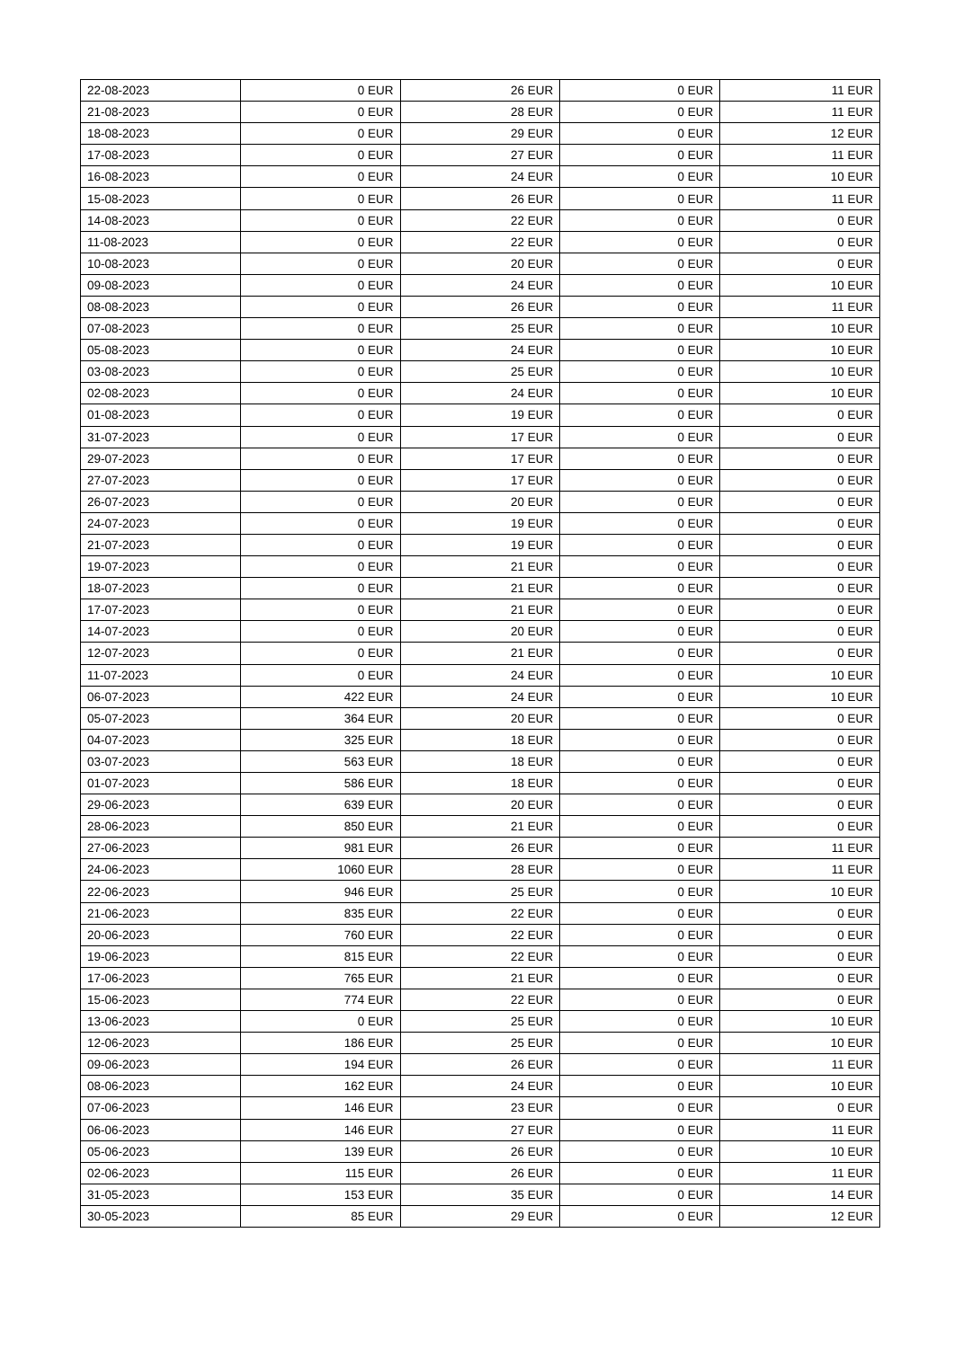| 22-08-2023 | 0 EUR | 26 EUR | 0 EUR | 11 EUR |
| 21-08-2023 | 0 EUR | 28 EUR | 0 EUR | 11 EUR |
| 18-08-2023 | 0 EUR | 29 EUR | 0 EUR | 12 EUR |
| 17-08-2023 | 0 EUR | 27 EUR | 0 EUR | 11 EUR |
| 16-08-2023 | 0 EUR | 24 EUR | 0 EUR | 10 EUR |
| 15-08-2023 | 0 EUR | 26 EUR | 0 EUR | 11 EUR |
| 14-08-2023 | 0 EUR | 22 EUR | 0 EUR | 0 EUR |
| 11-08-2023 | 0 EUR | 22 EUR | 0 EUR | 0 EUR |
| 10-08-2023 | 0 EUR | 20 EUR | 0 EUR | 0 EUR |
| 09-08-2023 | 0 EUR | 24 EUR | 0 EUR | 10 EUR |
| 08-08-2023 | 0 EUR | 26 EUR | 0 EUR | 11 EUR |
| 07-08-2023 | 0 EUR | 25 EUR | 0 EUR | 10 EUR |
| 05-08-2023 | 0 EUR | 24 EUR | 0 EUR | 10 EUR |
| 03-08-2023 | 0 EUR | 25 EUR | 0 EUR | 10 EUR |
| 02-08-2023 | 0 EUR | 24 EUR | 0 EUR | 10 EUR |
| 01-08-2023 | 0 EUR | 19 EUR | 0 EUR | 0 EUR |
| 31-07-2023 | 0 EUR | 17 EUR | 0 EUR | 0 EUR |
| 29-07-2023 | 0 EUR | 17 EUR | 0 EUR | 0 EUR |
| 27-07-2023 | 0 EUR | 17 EUR | 0 EUR | 0 EUR |
| 26-07-2023 | 0 EUR | 20 EUR | 0 EUR | 0 EUR |
| 24-07-2023 | 0 EUR | 19 EUR | 0 EUR | 0 EUR |
| 21-07-2023 | 0 EUR | 19 EUR | 0 EUR | 0 EUR |
| 19-07-2023 | 0 EUR | 21 EUR | 0 EUR | 0 EUR |
| 18-07-2023 | 0 EUR | 21 EUR | 0 EUR | 0 EUR |
| 17-07-2023 | 0 EUR | 21 EUR | 0 EUR | 0 EUR |
| 14-07-2023 | 0 EUR | 20 EUR | 0 EUR | 0 EUR |
| 12-07-2023 | 0 EUR | 21 EUR | 0 EUR | 0 EUR |
| 11-07-2023 | 0 EUR | 24 EUR | 0 EUR | 10 EUR |
| 06-07-2023 | 422 EUR | 24 EUR | 0 EUR | 10 EUR |
| 05-07-2023 | 364 EUR | 20 EUR | 0 EUR | 0 EUR |
| 04-07-2023 | 325 EUR | 18 EUR | 0 EUR | 0 EUR |
| 03-07-2023 | 563 EUR | 18 EUR | 0 EUR | 0 EUR |
| 01-07-2023 | 586 EUR | 18 EUR | 0 EUR | 0 EUR |
| 29-06-2023 | 639 EUR | 20 EUR | 0 EUR | 0 EUR |
| 28-06-2023 | 850 EUR | 21 EUR | 0 EUR | 0 EUR |
| 27-06-2023 | 981 EUR | 26 EUR | 0 EUR | 11 EUR |
| 24-06-2023 | 1060 EUR | 28 EUR | 0 EUR | 11 EUR |
| 22-06-2023 | 946 EUR | 25 EUR | 0 EUR | 10 EUR |
| 21-06-2023 | 835 EUR | 22 EUR | 0 EUR | 0 EUR |
| 20-06-2023 | 760 EUR | 22 EUR | 0 EUR | 0 EUR |
| 19-06-2023 | 815 EUR | 22 EUR | 0 EUR | 0 EUR |
| 17-06-2023 | 765 EUR | 21 EUR | 0 EUR | 0 EUR |
| 15-06-2023 | 774 EUR | 22 EUR | 0 EUR | 0 EUR |
| 13-06-2023 | 0 EUR | 25 EUR | 0 EUR | 10 EUR |
| 12-06-2023 | 186 EUR | 25 EUR | 0 EUR | 10 EUR |
| 09-06-2023 | 194 EUR | 26 EUR | 0 EUR | 11 EUR |
| 08-06-2023 | 162 EUR | 24 EUR | 0 EUR | 10 EUR |
| 07-06-2023 | 146 EUR | 23 EUR | 0 EUR | 0 EUR |
| 06-06-2023 | 146 EUR | 27 EUR | 0 EUR | 11 EUR |
| 05-06-2023 | 139 EUR | 26 EUR | 0 EUR | 10 EUR |
| 02-06-2023 | 115 EUR | 26 EUR | 0 EUR | 11 EUR |
| 31-05-2023 | 153 EUR | 35 EUR | 0 EUR | 14 EUR |
| 30-05-2023 | 85 EUR | 29 EUR | 0 EUR | 12 EUR |